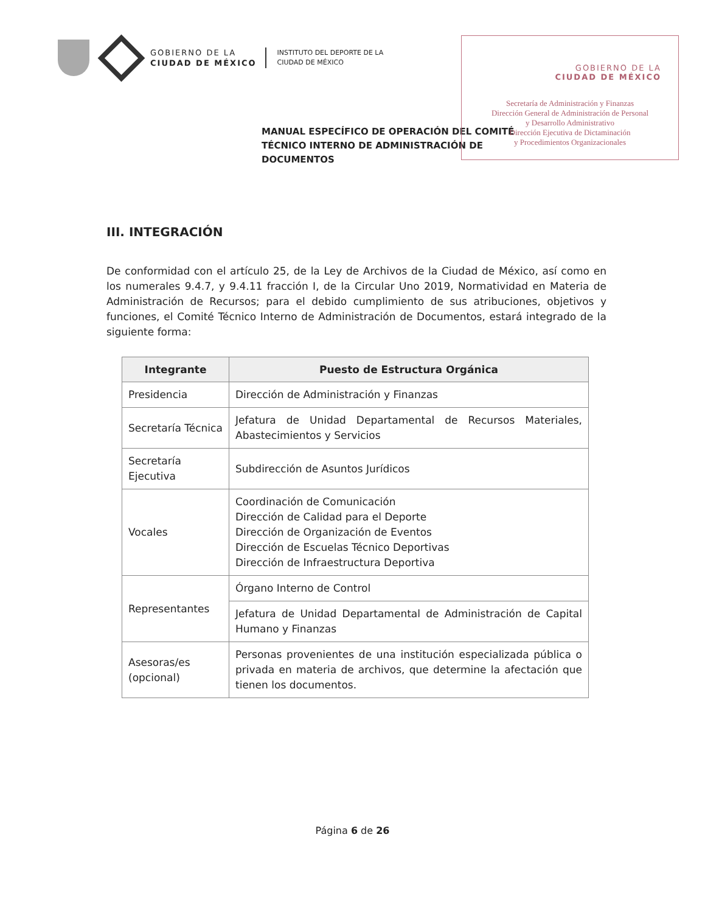GOBIERNO DE LA
CIUDAD DE MÉXICO
INSTITUTO DEL DEPORTE DE LA
CIUDAD DE MÉXICO
GOBIERNO DE LA
CIUDAD DE MÉXICO
Secretaría de Administración y Finanzas
Dirección General de Administración de Personal
y Desarrollo Administrativo
Dirección Ejecutiva de Dictaminación
y Procedimientos Organizacionales
MANUAL ESPECÍFICO DE OPERACIÓN DEL COMITÉ TÉCNICO INTERNO DE ADMINISTRACIÓN DE DOCUMENTOS
III. INTEGRACIÓN
De conformidad con el artículo 25, de la Ley de Archivos de la Ciudad de México, así como en los numerales 9.4.7, y 9.4.11 fracción I, de la Circular Uno 2019, Normatividad en Materia de Administración de Recursos; para el debido cumplimiento de sus atribuciones, objetivos y funciones, el Comité Técnico Interno de Administración de Documentos, estará integrado de la siguiente forma:
| Integrante | Puesto de Estructura Orgánica |
| --- | --- |
| Presidencia | Dirección de Administración y Finanzas |
| Secretaría Técnica | Jefatura de Unidad Departamental de Recursos Materiales, Abastecimientos y Servicios |
| Secretaría Ejecutiva | Subdirección de Asuntos Jurídicos |
| Vocales | Coordinación de Comunicación Dirección de Calidad para el Deporte Dirección de Organización de Eventos Dirección de Escuelas Técnico Deportivas Dirección de Infraestructura Deportiva |
| Representantes | Órgano Interno de Control |
| | Jefatura de Unidad Departamental de Administración de Capital Humano y Finanzas |
| Asesoras/es (opcional) | Personas provenientes de una institución especializada pública o privada en materia de archivos, que determine la afectación que tienen los documentos. |
Página 6 de 26